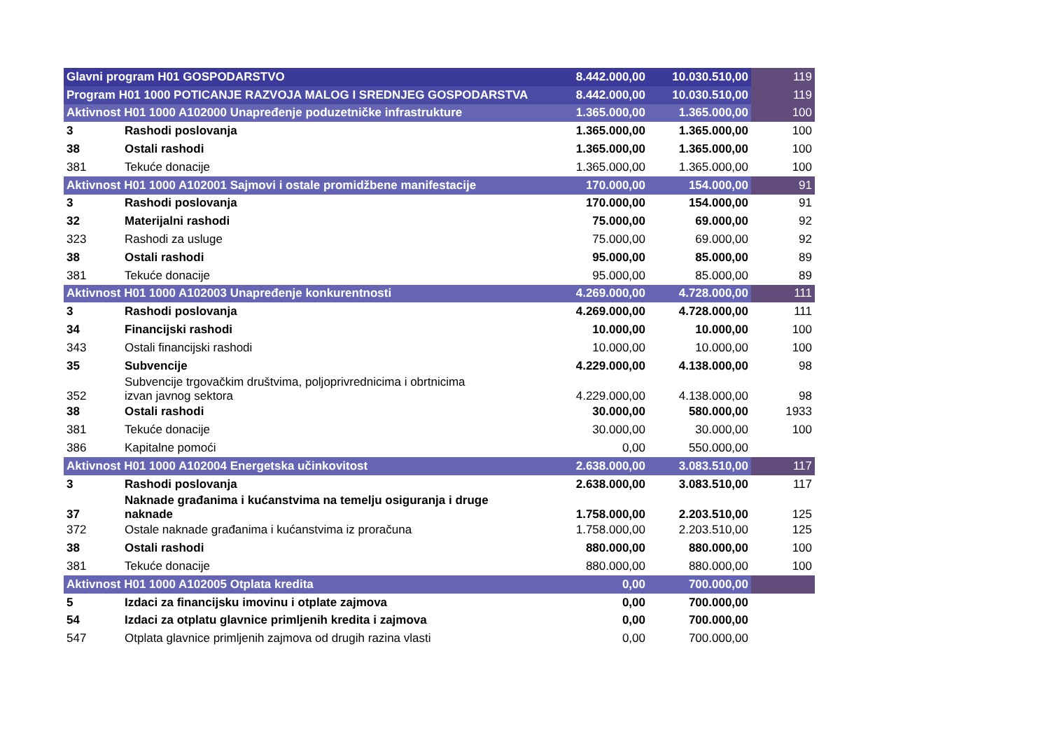| Glavni program H01 GOSPODARSTVO | | 8.442.000,00 | 10.030.510,00 | 119 |
| Program H01 1000 POTICANJE RAZVOJA MALOG I SREDNJEG GOSPODARSTVA | | 8.442.000,00 | 10.030.510,00 | 119 |
| Aktivnost H01 1000 A102000 Unapređenje poduzetničke infrastrukture | | 1.365.000,00 | 1.365.000,00 | 100 |
| 3 | Rashodi poslovanja | 1.365.000,00 | 1.365.000,00 | 100 |
| 38 | Ostali rashodi | 1.365.000,00 | 1.365.000,00 | 100 |
| 381 | Tekuće donacije | 1.365.000,00 | 1.365.000,00 | 100 |
| Aktivnost H01 1000 A102001 Sajmovi i ostale promidžbene manifestacije | | 170.000,00 | 154.000,00 | 91 |
| 3 | Rashodi poslovanja | 170.000,00 | 154.000,00 | 91 |
| 32 | Materijalni rashodi | 75.000,00 | 69.000,00 | 92 |
| 323 | Rashodi za usluge | 75.000,00 | 69.000,00 | 92 |
| 38 | Ostali rashodi | 95.000,00 | 85.000,00 | 89 |
| 381 | Tekuće donacije | 95.000,00 | 85.000,00 | 89 |
| Aktivnost H01 1000 A102003 Unapređenje konkurentnosti | | 4.269.000,00 | 4.728.000,00 | 111 |
| 3 | Rashodi poslovanja | 4.269.000,00 | 4.728.000,00 | 111 |
| 34 | Financijski rashodi | 10.000,00 | 10.000,00 | 100 |
| 343 | Ostali financijski rashodi | 10.000,00 | 10.000,00 | 100 |
| 35 | Subvencije | 4.229.000,00 | 4.138.000,00 | 98 |
| 352 | Subvencije trgovačkim društvima, poljoprivrednicima i obrtnicima izvan javnog sektora | 4.229.000,00 | 4.138.000,00 | 98 |
| 38 | Ostali rashodi | 30.000,00 | 580.000,00 | 1933 |
| 381 | Tekuće donacije | 30.000,00 | 30.000,00 | 100 |
| 386 | Kapitalne pomoći | 0,00 | 550.000,00 | |
| Aktivnost H01 1000 A102004 Energetska učinkovitost | | 2.638.000,00 | 3.083.510,00 | 117 |
| 3 | Rashodi poslovanja | 2.638.000,00 | 3.083.510,00 | 117 |
| 37 | Naknade građanima i kućanstvima na temelju osiguranja i druge naknade | 1.758.000,00 | 2.203.510,00 | 125 |
| 372 | Ostale naknade građanima i kućanstvima iz proračuna | 1.758.000,00 | 2.203.510,00 | 125 |
| 38 | Ostali rashodi | 880.000,00 | 880.000,00 | 100 |
| 381 | Tekuće donacije | 880.000,00 | 880.000,00 | 100 |
| Aktivnost H01 1000 A102005 Otplata kredita | | 0,00 | 700.000,00 | |
| 5 | Izdaci za financijsku imovinu i otplate zajmova | 0,00 | 700.000,00 | |
| 54 | Izdaci za otplatu glavnice primljenih kredita i zajmova | 0,00 | 700.000,00 | |
| 547 | Otplata glavnice primljenih zajmova od drugih razina vlasti | 0,00 | 700.000,00 | |